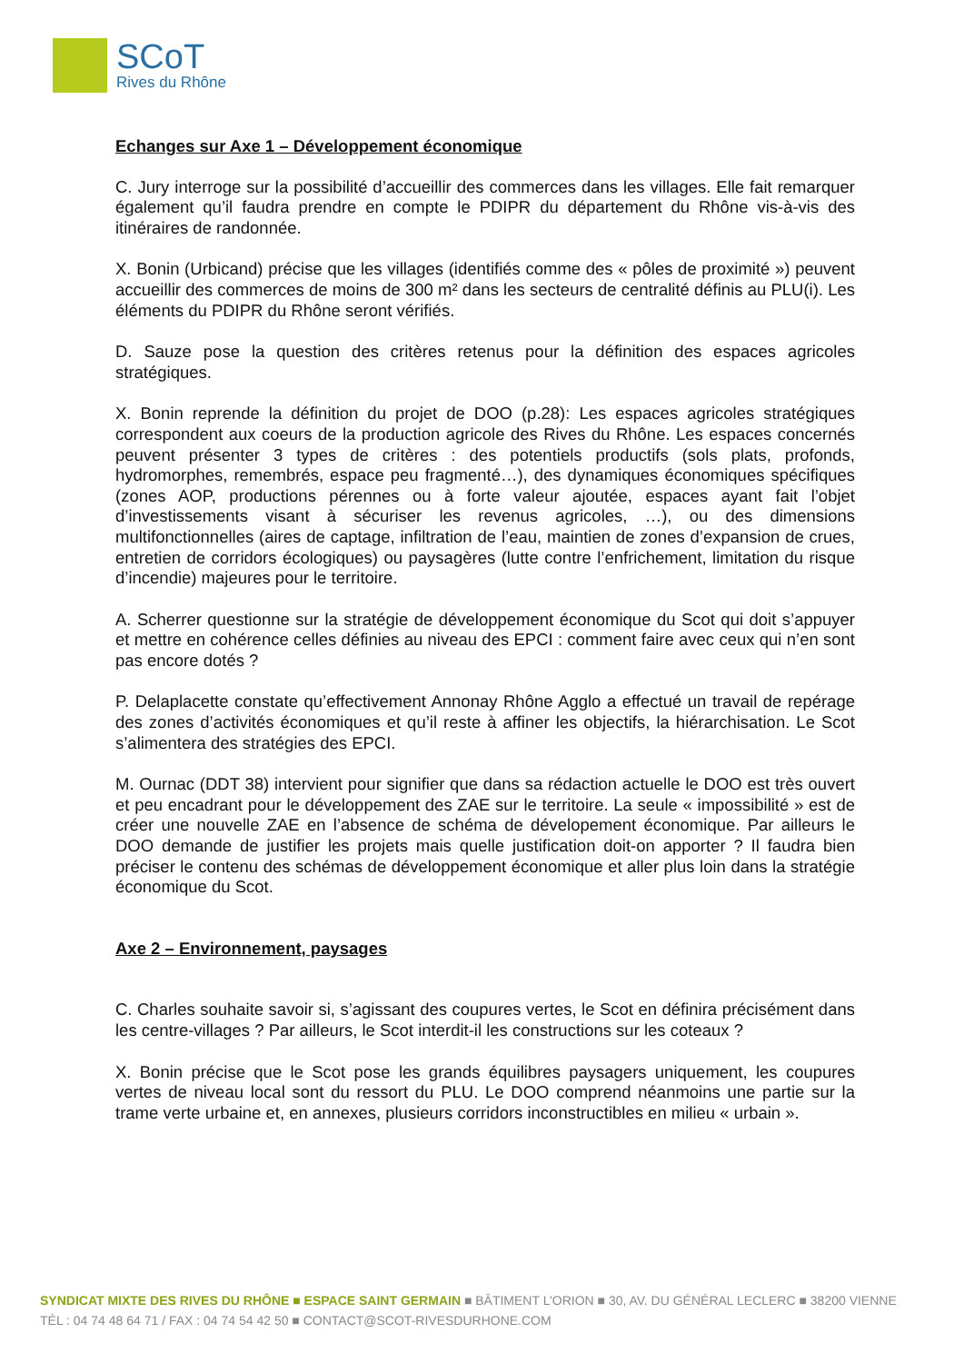SCoT
Rives du Rhône
Echanges sur Axe 1 – Développement économique
C. Jury interroge sur la possibilité d’accueillir des commerces dans les villages. Elle fait remarquer également qu’il faudra prendre en compte le PDIPR du département du Rhône vis-à-vis des itinéraires de randonnée.
X. Bonin (Urbicand) précise que les villages (identifiés comme des « pôles de proximité ») peuvent accueillir des commerces de moins de 300 m² dans les secteurs de centralité définis au PLU(i). Les éléments du PDIPR du Rhône seront vérifiés.
D. Sauze pose la question des critères retenus pour la définition des espaces agricoles stratégiques.
X. Bonin reprende la définition du projet de DOO (p.28): Les espaces agricoles stratégiques correspondent aux coeurs de la production agricole des Rives du Rhône. Les espaces concernés peuvent présenter 3 types de critères : des potentiels productifs (sols plats, profonds, hydromorphes, remembrés, espace peu fragmenté…), des dynamiques économiques spécifiques (zones AOP, productions pérennes ou à forte valeur ajoutée, espaces ayant fait l’objet d’investissements visant à sécuriser les revenus agricoles, …), ou des dimensions multifonctionnelles (aires de captage, infiltration de l’eau, maintien de zones d’expansion de crues, entretien de corridors écologiques) ou paysagères (lutte contre l’enfrichement, limitation du risque d’incendie) majeures pour le territoire.
A. Scherrer questionne sur la stratégie de développement économique du Scot qui doit s’appuyer et mettre en cohérence celles définies au niveau des EPCI : comment faire avec ceux qui n’en sont pas encore dotés ?
P. Delaplacette constate qu’effectivement Annonay Rhône Agglo a effectué un travail de repérage des zones d’activités économiques et qu’il reste à affiner les objectifs, la hiérarchisation. Le Scot s’alimentera des stratégies des EPCI.
M. Ournac (DDT 38) intervient pour signifier que dans sa rédaction actuelle le DOO est très ouvert et peu encadrant pour le développement des ZAE sur le territoire. La seule « impossibilité » est de créer une nouvelle ZAE en l’absence de schéma de dévelopement économique. Par ailleurs le DOO demande de justifier les projets mais quelle justification doit-on apporter ? Il faudra bien préciser le contenu des schémas de développement économique et aller plus loin dans la stratégie économique du Scot.
Axe 2 – Environnement, paysages
C. Charles souhaite savoir si, s’agissant des coupures vertes, le Scot en définira précisément dans les centre-villages ? Par ailleurs, le Scot interdit-il les constructions sur les coteaux ?
X. Bonin précise que le Scot pose les grands équilibres paysagers uniquement, les coupures vertes de niveau local sont du ressort du PLU. Le DOO comprend néanmoins une partie sur la trame verte urbaine et, en annexes, plusieurs corridors inconstructibles en milieu « urbain ».
SYNDICAT MIXTE DES RIVES DU RHÔNE ■ ESPACE SAINT GERMAIN ■ BÂTIMENT L’ORION ■ 30, AV. DU GÉNÉRAL LECLERC ■ 38200 VIENNE
TÉL : 04 74 48 64 71 / FAX : 04 74 54 42 50 ■ CONTACT@SCOT-RIVESDURHONE.COM